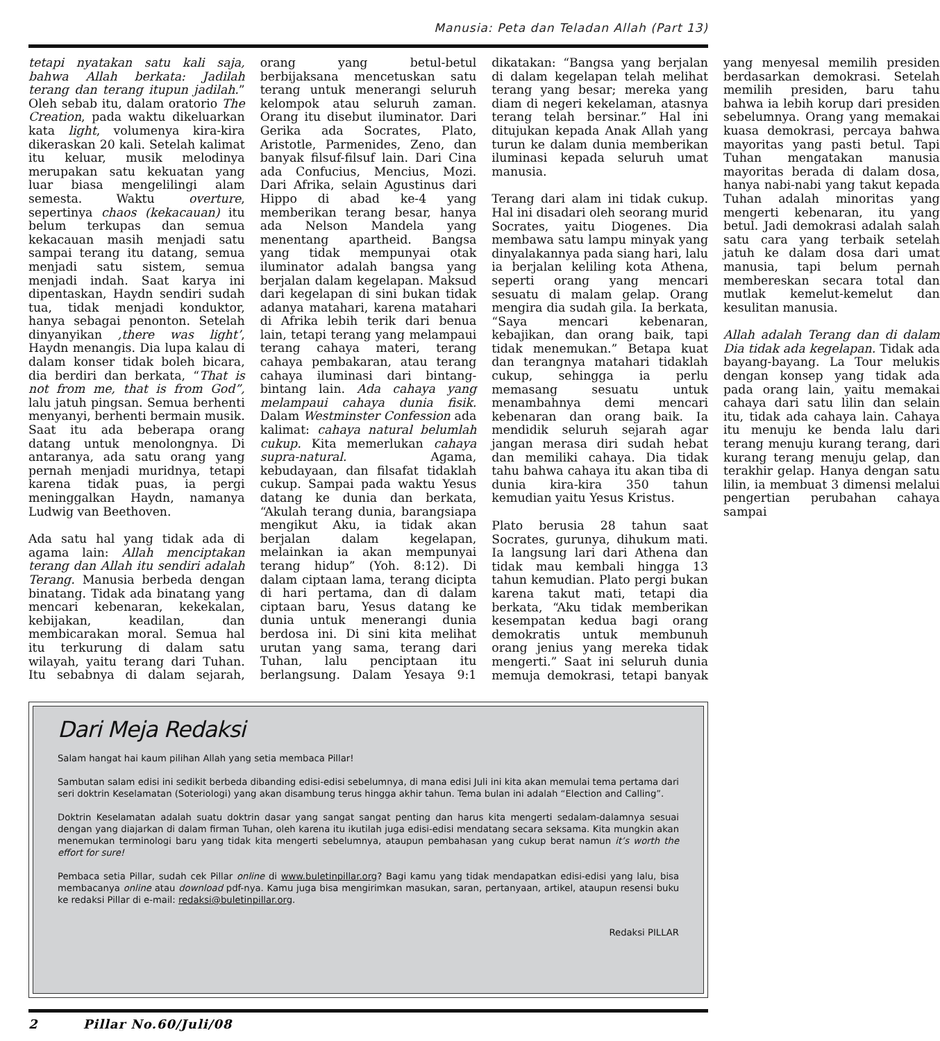Manusia: Peta dan Teladan Allah (Part 13)
tetapi nyatakan satu kali saja, bahwa Allah berkata: Jadilah terang dan terang itupun jadilah.” Oleh sebab itu, dalam oratorio The Creation, pada waktu dikeluarkan kata light, volumenya kira-kira dikeraskan 20 kali. Setelah kalimat itu keluar, musik melodinya merupakan satu kekuatan yang luar biasa mengelilingi alam semesta. Waktu overture, sepertinya chaos (kekacauan) itu belum terkupas dan semua kekacauan masih menjadi satu sampai terang itu datang, semua menjadi satu sistem, semua menjadi indah. Saat karya ini dipentaskan, Haydn sendiri sudah tua, tidak menjadi konduktor, hanya sebagai penonton. Setelah dinyanyikan ‚there was light’, Haydn menangis. Dia lupa kalau di dalam konser tidak boleh bicara, dia berdiri dan berkata, “That is not from me, that is from God”, lalu jatuh pingsan. Semua berhenti menyanyi, berhenti bermain musik. Saat itu ada beberapa orang datang untuk menolongnya. Di antaranya, ada satu orang yang pernah menjadi muridnya, tetapi karena tidak puas, ia pergi meninggalkan Haydn, namanya Ludwig van Beethoven.
Ada satu hal yang tidak ada di agama lain: Allah menciptakan terang dan Allah itu sendiri adalah Terang. Manusia berbeda dengan binatang. Tidak ada binatang yang mencari kebenaran, kekekalan, kebijakan, keadilan, dan membicarakan moral. Semua hal itu terkurung di dalam satu wilayah, yaitu terang dari Tuhan. Itu sebabnya di dalam sejarah, orang yang betul-betul berbijaksana mencetuskan satu terang untuk menerangi seluruh kelompok atau seluruh zaman. Orang itu disebut iluminator. Dari Gerika ada Socrates, Plato, Aristotle, Parmenides, Zeno, dan banyak filsuf-filsuf lain. Dari Cina ada Confucius, Mencius, Mozi. Dari Afrika, selain Agustinus dari Hippo di abad ke-4 yang memberikan terang besar, hanya ada Nelson Mandela yang menentang apartheid. Bangsa yang tidak mempunyai otak iluminator adalah bangsa yang berjalan dalam kegelapan. Maksud dari kegelapan di sini bukan tidak adanya matahari, karena matahari di Afrika lebih terik dari benua lain, tetapi terang yang melampaui terang cahaya materi, terang cahaya pembakaran, atau terang cahaya iluminasi dari bintang-bintang lain. Ada cahaya yang melampaui cahaya dunia fisik. Dalam Westminster Confession ada kalimat: cahaya natural belumlah cukup. Kita memerlukan cahaya supra-natural. Agama, kebudayaan, dan filsafat tidaklah cukup. Sampai pada waktu Yesus datang ke dunia dan berkata, “Akulah terang dunia, barangsiapa mengikut Aku, ia tidak akan berjalan dalam kegelapan, melainkan ia akan mempunyai terang hidup” (Yoh. 8:12). Di dalam ciptaan lama, terang dicipta di hari pertama, dan di dalam ciptaan baru, Yesus datang ke dunia untuk menerangi dunia berdosa ini. Di sini kita melihat urutan yang sama, terang dari Tuhan, lalu penciptaan itu berlangsung. Dalam Yesaya 9:1 dikatakan: “Bangsa yang berjalan di dalam kegelapan telah melihat terang yang besar; mereka yang diam di negeri kekelaman, atasnya terang telah bersinar.” Hal ini ditujukan kepada Anak Allah yang turun ke dalam dunia memberikan iluminasi kepada seluruh umat manusia.
Terang dari alam ini tidak cukup. Hal ini disadari oleh seorang murid Socrates, yaitu Diogenes. Dia membawa satu lampu minyak yang dinyalakannya pada siang hari, lalu ia berjalan keliling kota Athena, seperti orang yang mencari sesuatu di malam gelap. Orang mengira dia sudah gila. Ia berkata, “Saya mencari kebenaran, kebajikan, dan orang baik, tapi tidak menemukan.” Betapa kuat dan terangnya matahari tidaklah cukup, sehingga ia perlu memasang sesuatu untuk menambahnya demi mencari kebenaran dan orang baik. Ia mendidik seluruh sejarah agar jangan merasa diri sudah hebat dan memiliki cahaya. Dia tidak tahu bahwa cahaya itu akan tiba di dunia kira-kira 350 tahun kemudian yaitu Yesus Kristus.
Plato berusia 28 tahun saat Socrates, gurunya, dihukum mati. Ia langsung lari dari Athena dan tidak mau kembali hingga 13 tahun kemudian. Plato pergi bukan karena takut mati, tetapi dia berkata, “Aku tidak memberikan kesempatan kedua bagi orang demokratis untuk membunuh orang jenius yang mereka tidak mengerti.” Saat ini seluruh dunia memuja demokrasi, tetapi banyak yang menyesal memilih presiden berdasarkan demokrasi. Setelah memilih presiden, baru tahu bahwa ia lebih korup dari presiden sebelumnya. Orang yang memakai kuasa demokrasi, percaya bahwa mayoritas yang pasti betul. Tapi Tuhan mengatakan manusia mayoritas berada di dalam dosa, hanya nabi-nabi yang takut kepada Tuhan adalah minoritas yang mengerti kebenaran, itu yang betul. Jadi demokrasi adalah salah satu cara yang terbaik setelah jatuh ke dalam dosa dari umat manusia, tapi belum pernah membereskan secara total dan mutlak kemelut-kemelut dan kesulitan manusia.
Allah adalah Terang dan di dalam Dia tidak ada kegelapan. Tidak ada bayang-bayang. La Tour melukis dengan konsep yang tidak ada pada orang lain, yaitu memakai cahaya dari satu lilin dan selain itu, tidak ada cahaya lain. Cahaya itu menuju ke benda lalu dari terang menuju kurang terang, dari kurang terang menuju gelap, dan terakhir gelap. Hanya dengan satu lilin, ia membuat 3 dimensi melalui pengertian perubahan cahaya sampai
Dari Meja Redaksi
Salam hangat hai kaum pilihan Allah yang setia membaca Pillar!
Sambutan salam edisi ini sedikit berbeda dibanding edisi-edisi sebelumnya, di mana edisi Juli ini kita akan memulai tema pertama dari seri doktrin Keselamatan (Soteriologi) yang akan disambung terus hingga akhir tahun. Tema bulan ini adalah “Election and Calling”.
Doktrin Keselamatan adalah suatu doktrin dasar yang sangat sangat penting dan harus kita mengerti sedalam-dalamnya sesuai dengan yang diajarkan di dalam firman Tuhan, oleh karena itu ikutilah juga edisi-edisi mendatang secara seksama. Kita mungkin akan menemukan terminologi baru yang tidak kita mengerti sebelumnya, ataupun pembahasan yang cukup berat namun it’s worth the effort for sure!
Pembaca setia Pillar, sudah cek Pillar online di www.buletinpillar.org? Bagi kamu yang tidak mendapatkan edisi-edisi yang lalu, bisa membacanya online atau download pdf-nya. Kamu juga bisa mengirimkan masukan, saran, pertanyaan, artikel, ataupun resensi buku ke redaksi Pillar di e-mail: redaksi@buletinpillar.org.
Redaksi PILLAR
2 Pillar No.60/Juli/08